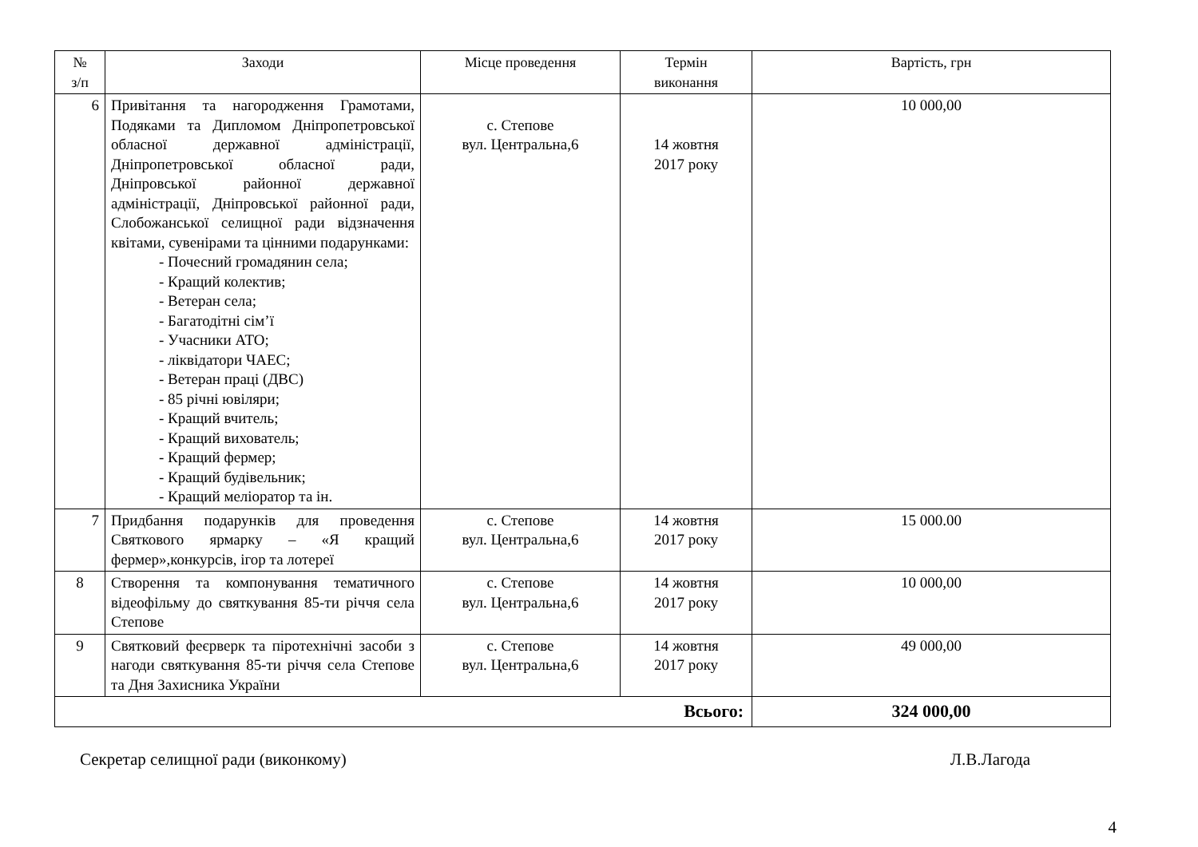| № з/п | Заходи | Місце проведення | Термін виконання | Вартість, грн |
| --- | --- | --- | --- | --- |
| 6 | Привітання та нагородження Грамотами, Подяками та Дипломом Дніпропетровської обласної державної адміністрації, Дніпропетровської обласної ради, Дніпровської районної державної адміністрації, Дніпровської районної ради, Слобожанської селищної ради відзначення квітами, сувенірами та цінними подарунками: - Почесний громадянин села; - Кращий колектив; - Ветеран села; - Багатодітні сім’ї - Учасники АТО; - ліквідатори ЧАЕС; - Ветеран праці (ДВС) - 85 річні ювіляри; - Кращий вчитель; - Кращий вихователь; - Кращий фермер; - Кращий будівельник; - Кращий меліоратор та ін. | с. Степове вул. Центральна,6 | 14 жовтня 2017 року | 10 000,00 |
| 7 | Придбання подарунків для проведення Святкового ярмарку – «Я кращий фермер»,конкурсів, ігор та лотереї | с. Степове вул. Центральна,6 | 14 жовтня 2017 року | 15 000.00 |
| 8 | Створення та компонування тематичного відеофільму до святкування 85-ти річчя села Степове | с. Степове вул. Центральна,6 | 14 жовтня 2017 року | 10 000,00 |
| 9 | Святковий феєрверк та піротехнічні засоби з нагоди святкування 85-ти річчя села Степове та Дня Захисника України | с. Степове вул. Центральна,6 | 14 жовтня 2017 року | 49 000,00 |
| Всього: | | | | 324 000,00 |
Секретар селищної ради (виконкому) Л.В.Лагода
4